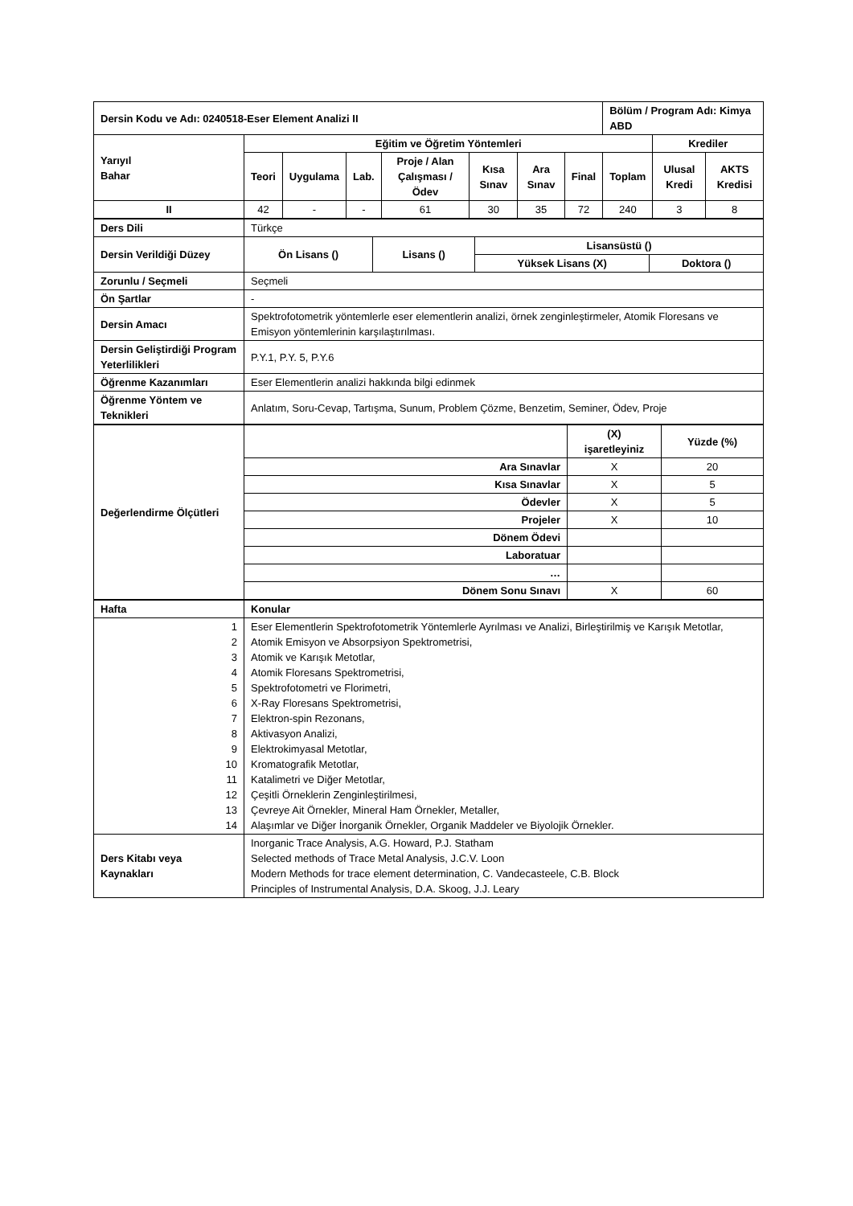| Dersin Kodu ve Adı: 0240518-Eser Element Analizi II | | | | | | | | Bölüm / Program Adı: Kimya ABD | | |
| Yarıyıl Bahar | Eğitim ve Öğretim Yöntemleri | | | | | | | | Krediler | |
| | Teori | Uygulama | Lab. | Proje / Alan Çalışması / Ödev | Kısa Sınav | Ara Sınav | Final | Toplam | Ulusal Kredi | AKTS Kredisi |
| II | 42 | - | - | 61 | 30 | 35 | 72 | 240 | 3 | 8 |
| Ders Dili | Türkçe | | | |
| Dersin Verildiği Düzey | Ön Lisans () | Lisans () | Lisansüstü () | |
| | | | Yüksek Lisans (X) | Doktora () |
| Zorunlu / Seçmeli | Seçmeli | | | |
| Ön Şartlar | - | | | |
| Dersin Amacı | Spektrofotometrik yöntemlerle eser elementlerin analizi, örnek zenginleştirmeler, Atomik Floresans ve Emisyon yöntemlerinin karşılaştırılması. | | | |
| Dersin Geliştirdiği Program Yeterlilikleri | P.Y.1, P.Y. 5, P.Y.6 | | | |
| Öğrenme Kazanımları | Eser Elementlerin analizi hakkında bilgi edinmek | | | |
| Öğrenme Yöntem ve Teknikleri | Anlatım, Soru-Cevap, Tartışma, Sunum, Problem Çözme, Benzetim, Seminer, Ödev, Proje | | | |
| Değerlendirme Ölçütleri | | (X) işaretleyiniz | Yüzde (%) |
| | Ara Sınavlar | X | 20 |
| | Kısa Sınavlar | X | 5 |
| | Ödevler | X | 5 |
| | Projeler | X | 10 |
| | Dönem Ödevi | | |
| | Laboratuar | | |
| | … | | |
| | Dönem Sonu Sınavı | X | 60 |
| Hafta | Konular |
| 1 2 3 4 5 6 7 8 9 10 11 12 13 14 | Eser Elementlerin Spektrofotometrik Yöntemlerle Ayrılması ve Analizi, Birleştirilmiş ve Karışık Metotlar, Atomik Emisyon ve Absorpsiyon Spektrometrisi, Atomik ve Karışık Metotlar, Atomik Floresans Spektrometrisi, Spektrofotometri ve Florimetri, X-Ray Floresans Spektrometrisi, Elektron-spin Rezonans, Aktivasyon Analizi, Elektrokimyasal Metotlar, Kromatografik Metotlar, Katalimetri ve Diğer Metotlar, Çeşitli Örneklerin Zenginleştirilmesi, Çevreye Ait Örnekler, Mineral Ham Örnekler, Metaller, Alaşımlar ve Diğer İnorganik Örnekler, Organik Maddeler ve Biyolojik Örnekler. |
| Ders Kitabı veya Kaynakları | Inorganic Trace Analysis, A.G. Howard, P.J. Statham Selected methods of Trace Metal Analysis, J.C.V. Loon Modern Methods for trace element determination, C. Vandecasteele, C.B. Block Principles of Instrumental Analysis, D.A. Skoog, J.J. Leary |